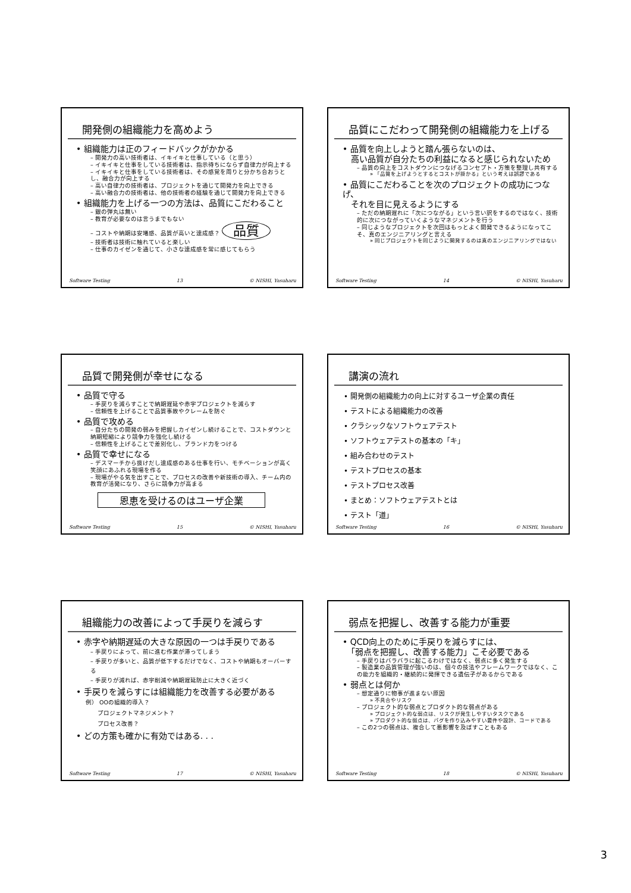開発側の組織能力を高めよう
• 組織能力は正のフィードバックがかかる
– 開発力の高い技術者は、イキイキと仕事している（と思う）
– イキイキと仕事をしている技術者は、指示待ちにならず自律力が向上する
– イキイキと仕事をしている技術者は、その感覚を周りと分かち合おうとし、融合力が向上する
– 高い自律力の技術者は、プロジェクトを通じて開発力を向上できる
– 高い融合力の技術者は、他の技術者の経験を通じて開発力を向上できる
• 組織能力を上げる一つの方法は、品質にこだわること
– 銀の弾丸は無い
– 教育が必要なのは言うまでもない
– コストや納期は安堵感、品質が高いと達成感？ 品質
– 技術者は技術に触れていると楽しい
– 仕事のカイゼンを通じて、小さな達成感を常に感じてもらう
Software Testing 13 © NISHI, Yasuharu
品質にこだわって開発側の組織能力を上げる
• 品質を向上しようと踏ん張らないのは、
　高い品質が自分たちの利益になると感じられないため
– 品質の向上をコストダウンにつなげるコンセプト・方策を整理し共有する
» 「品質を上げようとするとコストが掛かる」という考えは誤謬である
• 品質にこだわることを次のプロジェクトの成功につなげ、
　それを目に見えるようにする
– ただの納期遅れに「次につながる」という言い訳をするのではなく、技術的に次につながっていくようなマネジメントを行う
– 同じようなプロジェクトを次回はもっとよく開発できるようになってこそ、真のエンジニアリングと言える
» 同じプロジェクトを同じように開発するのは真のエンジニアリングではない
Software Testing 14 © NISHI, Yasuharu
品質で開発側が幸せになる
• 品質で守る
– 手戻りを減らすことで納期遅延や赤字プロジェクトを減らす
– 信頼性を上げることで品質事故やクレームを防ぐ
• 品質で攻める
– 自分たちの開発の弱みを把握しカイゼンし続けることで、コストダウンと納期短縮により競争力を強化し続ける
– 信頼性を上げることで差別化し、ブランド力をつける
• 品質で幸せになる
– デスマーチから抜けだし達成感のある仕事を行い、モチベーションが高く笑顔にあふれる現場を作る
– 現場がやる気を出すことで、プロセスの改善や新技術の導入、チーム内の教育が活発になり、さらに競争力が高まる
恩恵を受けるのはユーザ企業
Software Testing 15 © NISHI, Yasuharu
講演の流れ
• 開発側の組織能力の向上に対するユーザ企業の責任
• テストによる組織能力の改善
• クラシックなソフトウェアテスト
• ソフトウェアテストの基本の「キ」
• 組み合わせのテスト
• テストプロセスの基本
• テストプロセス改善
• まとめ：ソフトウェアテストとは
• テスト「道」
Software Testing 16 © NISHI, Yasuharu
組織能力の改善によって手戻りを減らす
• 赤字や納期遅延の大きな原因の一つは手戻りである
– 手戻りによって、前に進む作業が滞ってしまう
– 手戻りが多いと、品質が低下するだけでなく、コストや納期もオーバーする
– 手戻りが減れば、赤字削減や納期遅延防止に大きく近づく
• 手戻りを減らすには組織能力を改善する必要がある
例） OOの組織的導入？
　　プロジェクトマネジメント？
　　プロセス改善？
• どの方策も確かに有効ではある. . .
Software Testing 17 © NISHI, Yasuharu
弱点を把握し、改善する能力が重要
• QCD向上のために手戻りを減らすには、
　「弱点を把握し、改善する能力」こそ必要である
– 手戻りはバラバラに起こるわけではなく、弱点に多く発生する
– 製造業の品質管理が強いのは、個々の技法やフレームワークではなく、この能力を組織的・継続的に発揮できる遺伝子があるからである
• 弱点とは何か
– 想定通りに物事が進まない原因
» 不具合やリスク
– プロジェクト的な弱点とプロダクト的な弱点がある
» プロジェクト的な弱点は、リスクが発生しやすいタスクである
» プロダクト的な弱点は、バグを作り込みやすい要件や設計、コードである
– この2つの弱点は、複合して悪影響を及ぼすこともある
Software Testing 18 © NISHI, Yasuharu
3